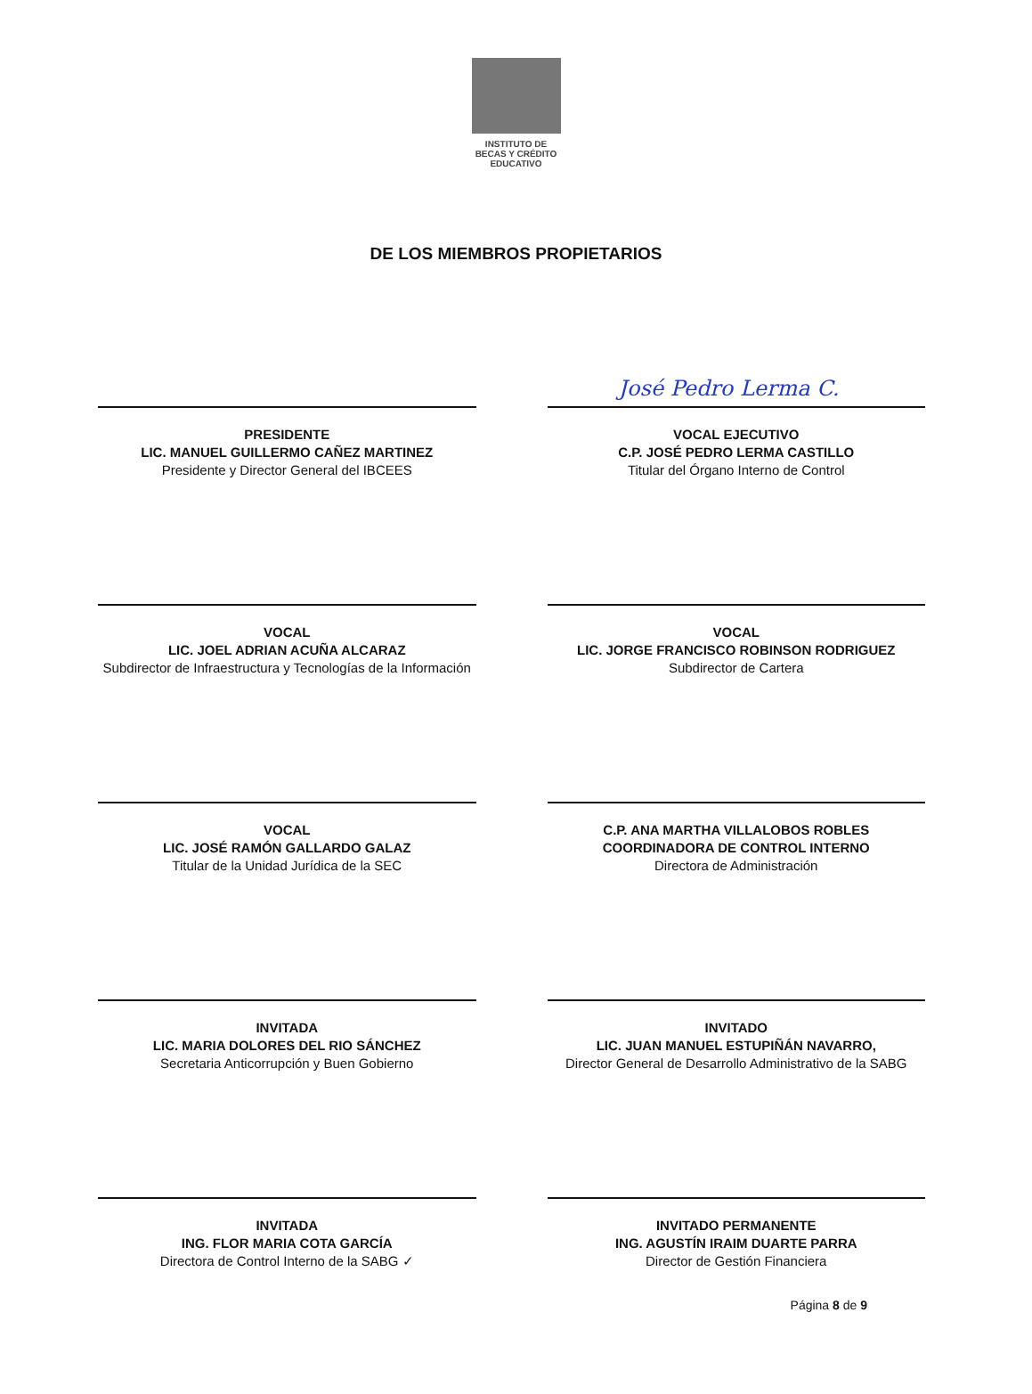INSTITUTO DE
BECAS Y CRÉDITO
EDUCATIVO
DE LOS MIEMBROS PROPIETARIOS
PRESIDENTE
LIC. MANUEL GUILLERMO CAÑEZ MARTINEZ
Presidente y Director General del IBCEES
José Pedro Lerma C.
VOCAL EJECUTIVO
C.P. JOSÉ PEDRO LERMA CASTILLO
Titular del Órgano Interno de Control
VOCAL
LIC. JOEL ADRIAN ACUÑA ALCARAZ
Subdirector de Infraestructura y Tecnologías de la Información
VOCAL
LIC. JORGE FRANCISCO ROBINSON RODRIGUEZ
Subdirector de Cartera
VOCAL
LIC. JOSÉ RAMÓN GALLARDO GALAZ
Titular de la Unidad Jurídica de la SEC
C.P. ANA MARTHA VILLALOBOS ROBLES
COORDINADORA DE CONTROL INTERNO
Directora de Administración
INVITADA
LIC. MARIA DOLORES DEL RIO SÁNCHEZ
Secretaria Anticorrupción y Buen Gobierno
INVITADO
LIC. JUAN MANUEL ESTUPIÑÁN NAVARRO,
Director General de Desarrollo Administrativo de la SABG
INVITADA
ING. FLOR MARIA COTA GARCÍA
Directora de Control Interno de la SABG ✓
INVITADO PERMANENTE
ING. AGUSTÍN IRAIM DUARTE PARRA
Director de Gestión Financiera
Página 8 de 9